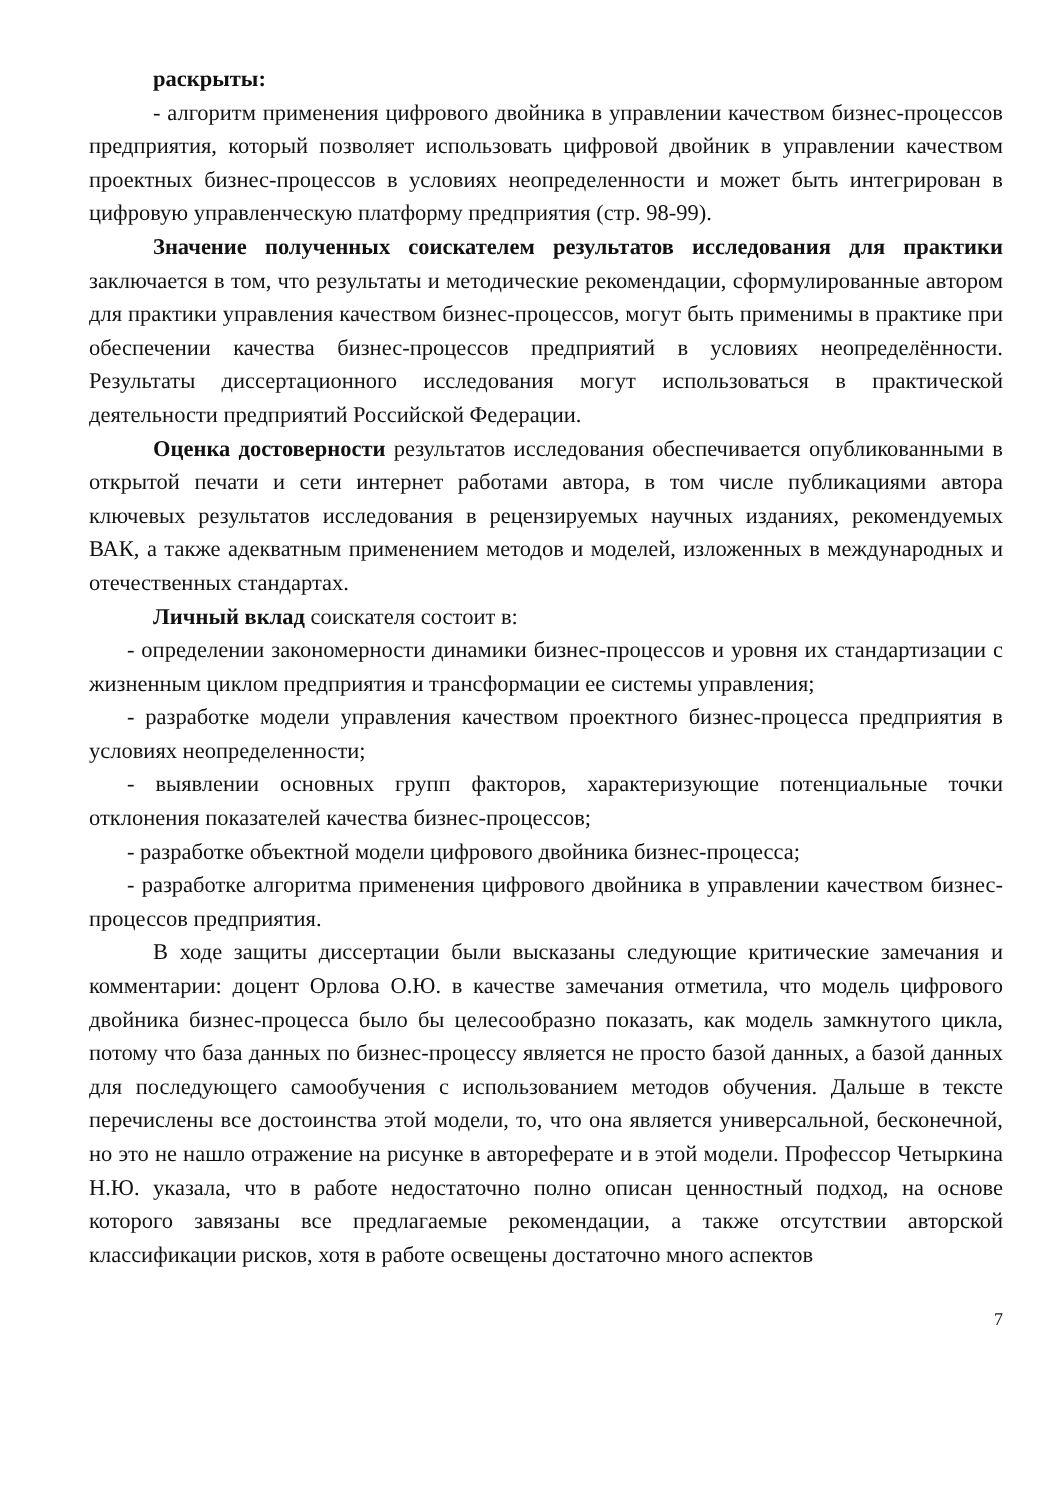раскрыты:
- алгоритм применения цифрового двойника в управлении качеством бизнес-процессов предприятия, который позволяет использовать цифровой двойник в управлении качеством проектных бизнес-процессов в условиях неопределенности и может быть интегрирован в цифровую управленческую платформу предприятия (стр. 98-99).
Значение полученных соискателем результатов исследования для практики заключается в том, что результаты и методические рекомендации, сформулированные автором для практики управления качеством бизнес-процессов, могут быть применимы в практике при обеспечении качества бизнес-процессов предприятий в условиях неопределённости. Результаты диссертационного исследования могут использоваться в практической деятельности предприятий Российской Федерации.
Оценка достоверности результатов исследования обеспечивается опубликованными в открытой печати и сети интернет работами автора, в том числе публикациями автора ключевых результатов исследования в рецензируемых научных изданиях, рекомендуемых ВАК, а также адекватным применением методов и моделей, изложенных в международных и отечественных стандартах.
Личный вклад соискателя состоит в:
- определении закономерности динамики бизнес-процессов и уровня их стандартизации с жизненным циклом предприятия и трансформации ее системы управления;
- разработке модели управления качеством проектного бизнес-процесса предприятия в условиях неопределенности;
- выявлении основных групп факторов, характеризующие потенциальные точки отклонения показателей качества бизнес-процессов;
- разработке объектной модели цифрового двойника бизнес-процесса;
- разработке алгоритма применения цифрового двойника в управлении качеством бизнес-процессов предприятия.
В ходе защиты диссертации были высказаны следующие критические замечания и комментарии: доцент Орлова О.Ю. в качестве замечания отметила, что модель цифрового двойника бизнес-процесса было бы целесообразно показать, как модель замкнутого цикла, потому что база данных по бизнес-процессу является не просто базой данных, а базой данных для последующего самообучения с использованием методов обучения. Дальше в тексте перечислены все достоинства этой модели, то, что она является универсальной, бесконечной, но это не нашло отражение на рисунке в автореферате и в этой модели. Профессор Четыркина Н.Ю. указала, что в работе недостаточно полно описан ценностный подход, на основе которого завязаны все предлагаемые рекомендации, а также отсутствии авторской классификации рисков, хотя в работе освещены достаточно много аспектов
7